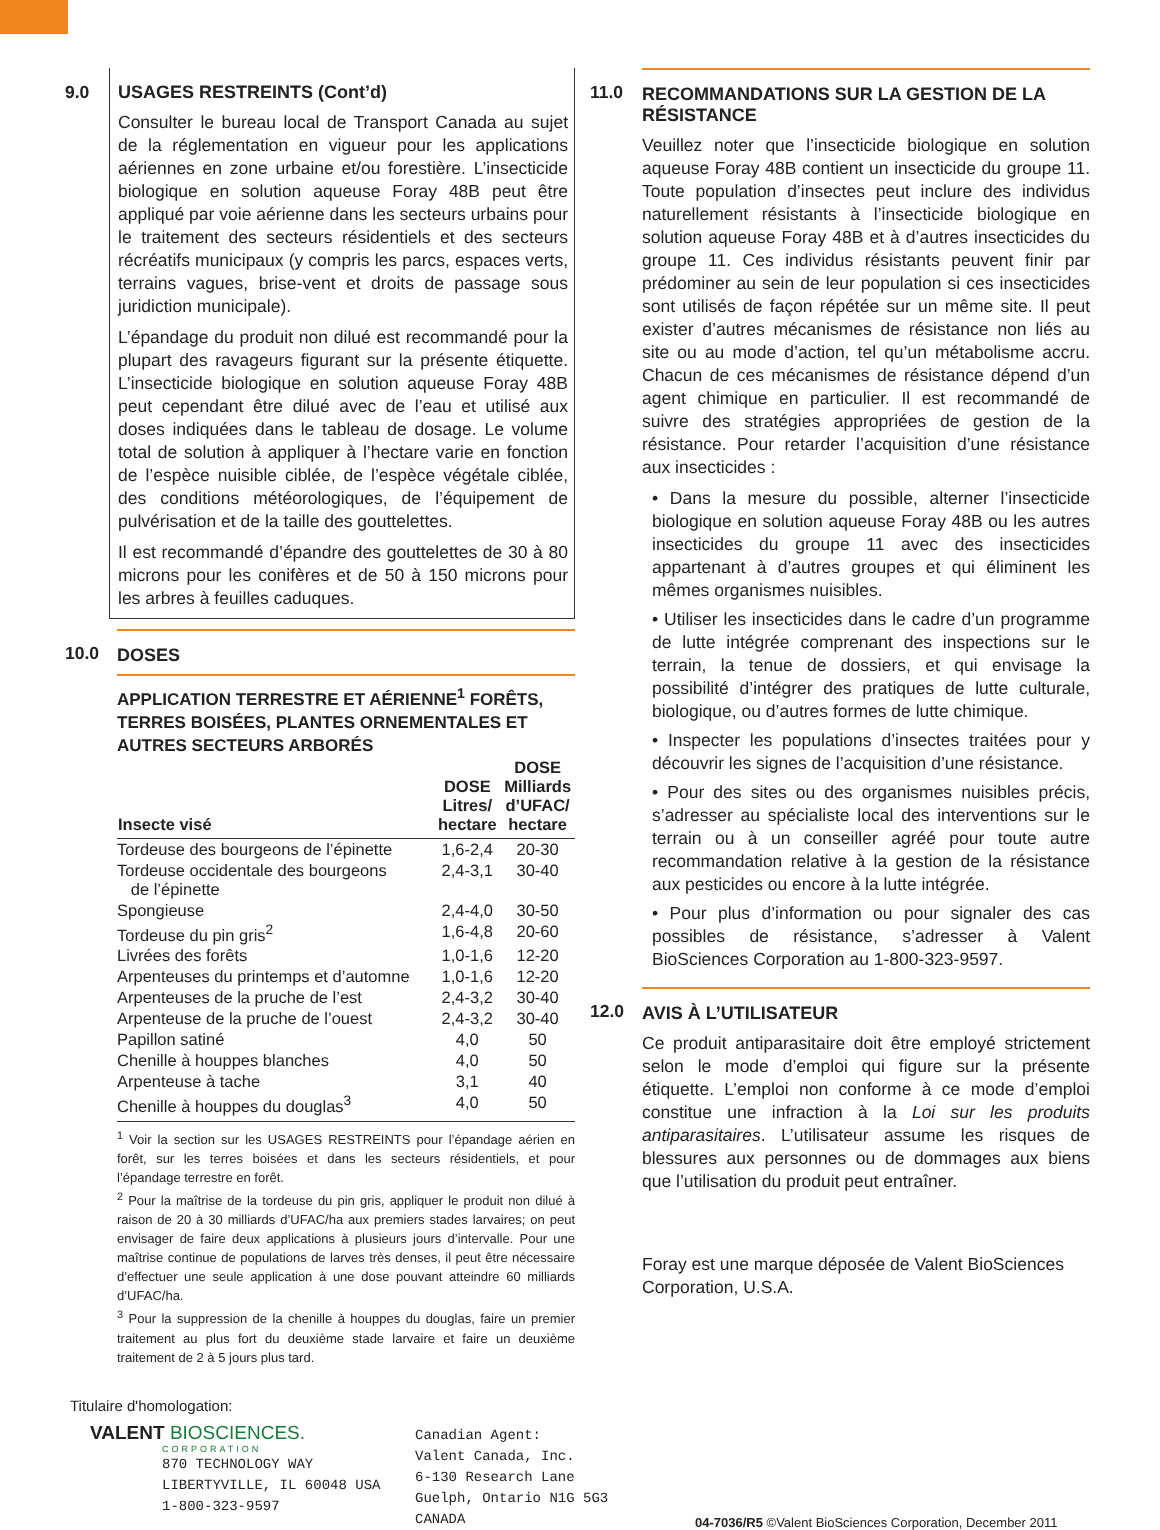9.0 USAGES RESTREINTS (Cont’d)
Consulter le bureau local de Transport Canada au sujet de la réglementation en vigueur pour les applications aériennes en zone urbaine et/ou forestière. L’insecticide biologique en solution aqueuse Foray 48B peut être appliqué par voie aérienne dans les secteurs urbains pour le traitement des secteurs résidentiels et des secteurs récréatifs municipaux (y compris les parcs, espaces verts, terrains vagues, brise-vent et droits de passage sous juridiction municipale).
L’épandage du produit non dilué est recommandé pour la plupart des ravageurs figurant sur la présente étiquette. L’insecticide biologique en solution aqueuse Foray 48B peut cependant être dilué avec de l’eau et utilisé aux doses indiquées dans le tableau de dosage. Le volume total de solution à appliquer à l’hectare varie en fonction de l’espèce nuisible ciblée, de l’espèce végétale ciblée, des conditions météorologiques, de l’équipement de pulvérisation et de la taille des gouttelettes.
Il est recommandé d’épandre des gouttelettes de 30 à 80 microns pour les conifères et de 50 à 150 microns pour les arbres à feuilles caduques.
10.0 DOSES
APPLICATION TERRESTRE ET AÉRIENNE<sup>1</sup> FORÊTS, TERRES BOISÉES, PLANTES ORNEMENTALES ET AUTRES SECTEURS ARBORÉS
| Insecte visé | DOSE Litres/ hectare | DOSE Milliards d’UFAC/ hectare |
| --- | --- | --- |
| Tordeuse des bourgeons de l’épinette | 1,6-2,4 | 20-30 |
| Tordeuse occidentale des bourgeons de l’épinette | 2,4-3,1 | 30-40 |
| Spongieuse | 2,4-4,0 | 30-50 |
| Tordeuse du pin gris<sup>2</sup> | 1,6-4,8 | 20-60 |
| Livrées des forêts | 1,0-1,6 | 12-20 |
| Arpenteuses du printemps et d’automne | 1,0-1,6 | 12-20 |
| Arpenteuses de la pruche de l’est | 2,4-3,2 | 30-40 |
| Arpenteuse de la pruche de l’ouest | 2,4-3,2 | 30-40 |
| Papillon satiné | 4,0 | 50 |
| Chenille à houppes blanches | 4,0 | 50 |
| Arpenteuse à tache | 3,1 | 40 |
| Chenille à houppes du douglas<sup>3</sup> | 4,0 | 50 |
<sup>1</sup> Voir la section sur les USAGES RESTREINTS pour l’épandage aérien en forêt, sur les terres boisées et dans les secteurs résidentiels, et pour l’épandage terrestre en forêt.
<sup>2</sup> Pour la maîtrise de la tordeuse du pin gris, appliquer le produit non dilué à raison de 20 à 30 milliards d’UFAC/ha aux premiers stades larvaires; on peut envisager de faire deux applications à plusieurs jours d’intervalle. Pour une maîtrise continue de populations de larves très denses, il peut être nécessaire d’effectuer une seule application à une dose pouvant atteindre 60 milliards d’UFAC/ha.
<sup>3</sup> Pour la suppression de la chenille à houppes du douglas, faire un premier traitement au plus fort du deuxième stade larvaire et faire un deuxième traitement de 2 à 5 jours plus tard.
11.0 RECOMMANDATIONS SUR LA GESTION DE LA RÉSISTANCE
Veuillez noter que l’insecticide biologique en solution aqueuse Foray 48B contient un insecticide du groupe 11. Toute population d’insectes peut inclure des individus naturellement résistants à l’insecticide biologique en solution aqueuse Foray 48B et à d’autres insecticides du groupe 11. Ces individus résistants peuvent finir par prédominer au sein de leur population si ces insecticides sont utilisés de façon répétée sur un même site. Il peut exister d’autres mécanismes de résistance non liés au site ou au mode d’action, tel qu’un métabolisme accru. Chacun de ces mécanismes de résistance dépend d’un agent chimique en particulier. Il est recommandé de suivre des stratégies appropriées de gestion de la résistance. Pour retarder l’acquisition d’une résistance aux insecticides :
• Dans la mesure du possible, alterner l’insecticide biologique en solution aqueuse Foray 48B ou les autres insecticides du groupe 11 avec des insecticides appartenant à d’autres groupes et qui éliminent les mêmes organismes nuisibles.
• Utiliser les insecticides dans le cadre d’un programme de lutte intégrée comprenant des inspections sur le terrain, la tenue de dossiers, et qui envisage la possibilité d’intégrer des pratiques de lutte culturale, biologique, ou d’autres formes de lutte chimique.
• Inspecter les populations d’insectes traitées pour y découvrir les signes de l’acquisition d’une résistance.
• Pour des sites ou des organismes nuisibles précis, s’adresser au spécialiste local des interventions sur le terrain ou à un conseiller agréé pour toute autre recommandation relative à la gestion de la résistance aux pesticides ou encore à la lutte intégrée.
• Pour plus d’information ou pour signaler des cas possibles de résistance, s’adresser à Valent BioSciences Corporation au 1-800-323-9597.
12.0 AVIS À L’UTILISATEUR
Ce produit antiparasitaire doit être employé strictement selon le mode d’emploi qui figure sur la présente étiquette. L’emploi non conforme à ce mode d’emploi constitue une infraction à la Loi sur les produits antiparasitaires. L’utilisateur assume les risques de blessures aux personnes ou de dommages aux biens que l’utilisation du produit peut entraîner.
Foray est une marque déposée de Valent BioSciences Corporation, U.S.A.
Titulaire d'homologation:
VALENT BIOSCIENCES.
CORPORATION
870 TECHNOLOGY WAY
LIBERTYVILLE, IL 60048 USA
1-800-323-9597
Canadian Agent:
Valent Canada, Inc.
6-130 Research Lane
Guelph, Ontario N1G 5G3
CANADA
04-7036/R5 ©Valent BioSciences Corporation, December 2011